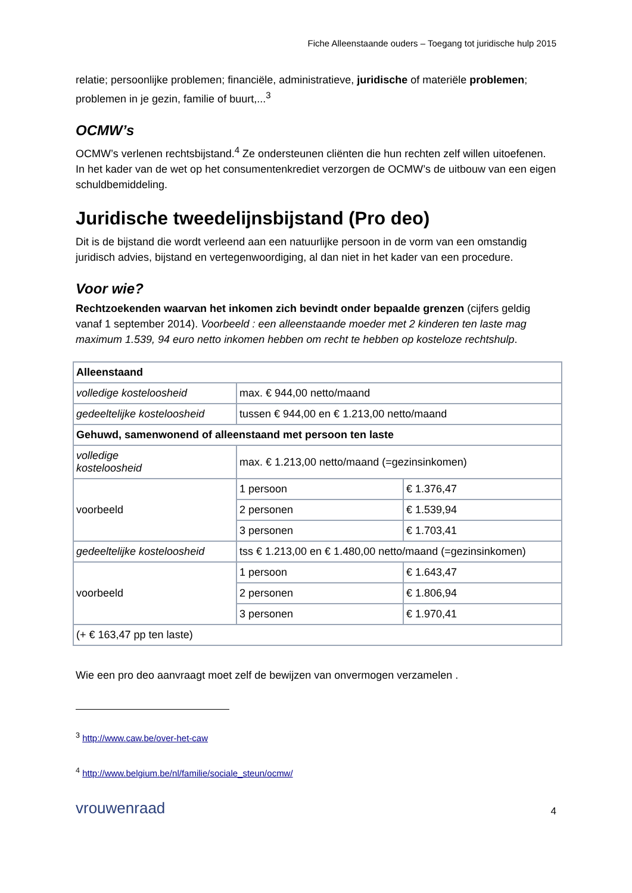Fiche Alleenstaande ouders – Toegang tot juridische hulp 2015
relatie; persoonlijke problemen; financiële, administratieve, juridische of materiële problemen; problemen in je gezin, familie of buurt,...<sup>3</sup>
OCMW’s
OCMW’s verlenen rechtsbijstand.<sup>4</sup> Ze ondersteunen cliënten die hun rechten zelf willen uitoefenen. In het kader van de wet op het consumentenkrediet verzorgen de OCMW’s de uitbouw van een eigen schuldbemiddeling.
Juridische tweedelijnsbijstand (Pro deo)
Dit is de bijstand die wordt verleend aan een natuurlijke persoon in de vorm van een omstandig juridisch advies, bijstand en vertegenwoordiging, al dan niet in het kader van een procedure.
Voor wie?
Rechtzoekenden waarvan het inkomen zich bevindt onder bepaalde grenzen (cijfers geldig vanaf 1 september 2014). Voorbeeld : een alleenstaande moeder met 2 kinderen ten laste mag maximum 1.539, 94 euro netto inkomen hebben om recht te hebben op kosteloze rechtshulp.
| Alleenstaand | | |
| volledige kosteloosheid | max. € 944,00 netto/maand | |
| gedeeltelijke kosteloosheid | tussen € 944,00 en € 1.213,00 netto/maand | |
| Gehuwd, samenwonend of alleenstaand met persoon ten laste | | |
| volledige kosteloosheid | max. € 1.213,00 netto/maand (=gezinsinkomen) | |
| voorbeeld | 1 persoon | € 1.376,47 |
| | 2 personen | € 1.539,94 |
| | 3 personen | € 1.703,41 |
| gedeeltelijke kosteloosheid | tss € 1.213,00 en € 1.480,00 netto/maand (=gezinsinkomen) | |
| voorbeeld | 1 persoon | € 1.643,47 |
| | 2 personen | € 1.806,94 |
| | 3 personen | € 1.970,41 |
| (+ € 163,47 pp ten laste) | | |
Wie een pro deo aanvraagt moet zelf de bewijzen van onvermogen verzamelen .
<sup>3</sup> http://www.caw.be/over-het-caw
<sup>4</sup> http://www.belgium.be/nl/familie/sociale_steun/ocmw/
vrouwenraad 4